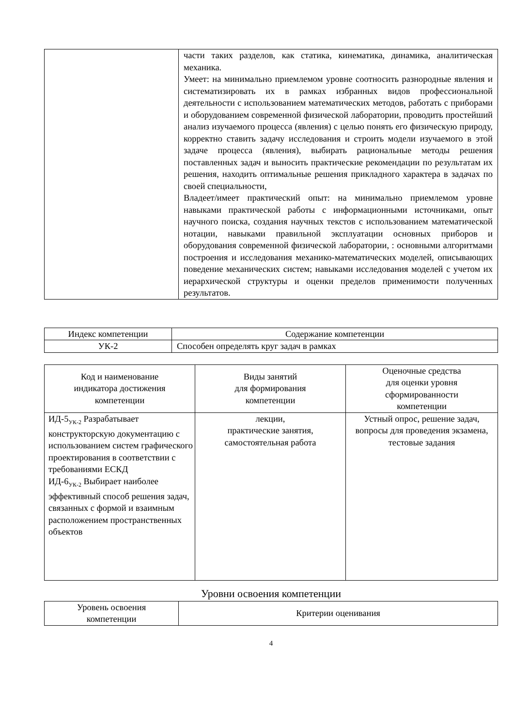| | части таких разделов, как статика, кинематика, динамика, аналитическая механика. Умеет: на минимально приемлемом уровне соотносить разнородные явления и систематизировать их в рамках избранных видов профессиональной деятельности с использованием математических методов, работать с приборами и оборудованием современной физической лаборатории, проводить простейший анализ изучаемого процесса (явления) с целью понять его физическую природу, корректно ставить задачу исследования и строить модели изучаемого в этой задаче процесса (явления), выбирать рациональные методы решения поставленных задач и выносить практические рекомендации по результатам их решения, находить оптимальные решения прикладного характера в задачах по своей специальности, Владеет/имеет практический опыт: на минимально приемлемом уровне навыками практической работы с информационными источниками, опыт научного поиска, создания научных текстов с использованием математической нотации, навыками правильной эксплуатации основных приборов и оборудования современной физической лаборатории, : основными алгоритмами построения и исследования механико-математических моделей, описывающих поведение механических систем; навыками исследования моделей с учетом их иерархической структуры и оценки пределов применимости полученных результатов. |
| Индекс компетенции | Содержание компетенции |
| --- | --- |
| УК-2 | Способен определять круг задач в рамках |
| Код и наименование индикатора достижения компетенции | Виды занятий для формирования компетенции | Оценочные средства для оценки уровня сформированности компетенции |
| --- | --- | --- |
| ИД-5<sub>УК-2</sub> Разрабатывает конструкторскую документацию с использованием систем графического проектирования в соответствии с требованиями ЕСКД ИД-6<sub>УК-2</sub> Выбирает наиболее эффективный способ решения задач, связанных с формой и взаимным расположением пространственных объектов | лекции, практические занятия, самостоятельная работа | Устный опрос, решение задач, вопросы для проведения экзамена, тестовые задания |
Уровни освоения компетенции
| Уровень освоения компетенции | Критерии оценивания |
| --- | --- |
4